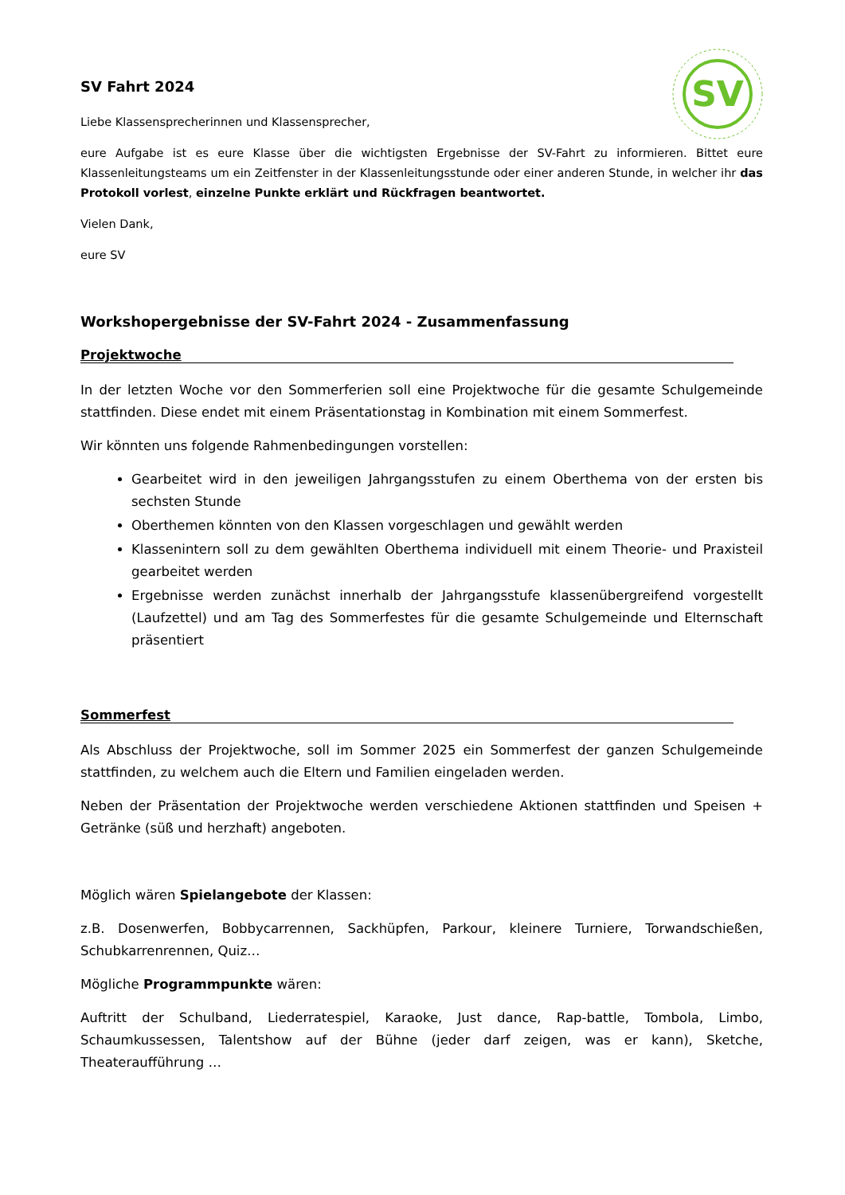SV
SV Fahrt 2024
Liebe Klassensprecherinnen und Klassensprecher,
eure Aufgabe ist es eure Klasse über die wichtigsten Ergebnisse der SV-Fahrt zu informieren. Bittet eure Klassenleitungsteams um ein Zeitfenster in der Klassenleitungsstunde oder einer anderen Stunde, in welcher ihr das Protokoll vorlest, einzelne Punkte erklärt und Rückfragen beantwortet.
Vielen Dank,
eure SV
Workshopergebnisse der SV-Fahrt 2024 - Zusammenfassung
Projektwoche
In der letzten Woche vor den Sommerferien soll eine Projektwoche für die gesamte Schulgemeinde stattfinden. Diese endet mit einem Präsentationstag in Kombination mit einem Sommerfest.
Wir könnten uns folgende Rahmenbedingungen vorstellen:
Gearbeitet wird in den jeweiligen Jahrgangsstufen zu einem Oberthema von der ersten bis sechsten Stunde
Oberthemen könnten von den Klassen vorgeschlagen und gewählt werden
Klassenintern soll zu dem gewählten Oberthema individuell mit einem Theorie- und Praxisteil gearbeitet werden
Ergebnisse werden zunächst innerhalb der Jahrgangsstufe klassenübergreifend vorgestellt (Laufzettel) und am Tag des Sommerfestes für die gesamte Schulgemeinde und Elternschaft präsentiert
Sommerfest
Als Abschluss der Projektwoche, soll im Sommer 2025 ein Sommerfest der ganzen Schulgemeinde stattfinden, zu welchem auch die Eltern und Familien eingeladen werden.
Neben der Präsentation der Projektwoche werden verschiedene Aktionen stattfinden und Speisen + Getränke (süß und herzhaft) angeboten.
Möglich wären Spielangebote der Klassen:
z.B. Dosenwerfen, Bobbycarrennen, Sackhüpfen, Parkour, kleinere Turniere, Torwandschießen, Schubkarrenrennen, Quiz…
Mögliche Programmpunkte wären:
Auftritt der Schulband, Liederratespiel, Karaoke, Just dance, Rap-battle, Tombola, Limbo, Schaumkussessen, Talentshow auf der Bühne (jeder darf zeigen, was er kann), Sketche, Theateraufführung …